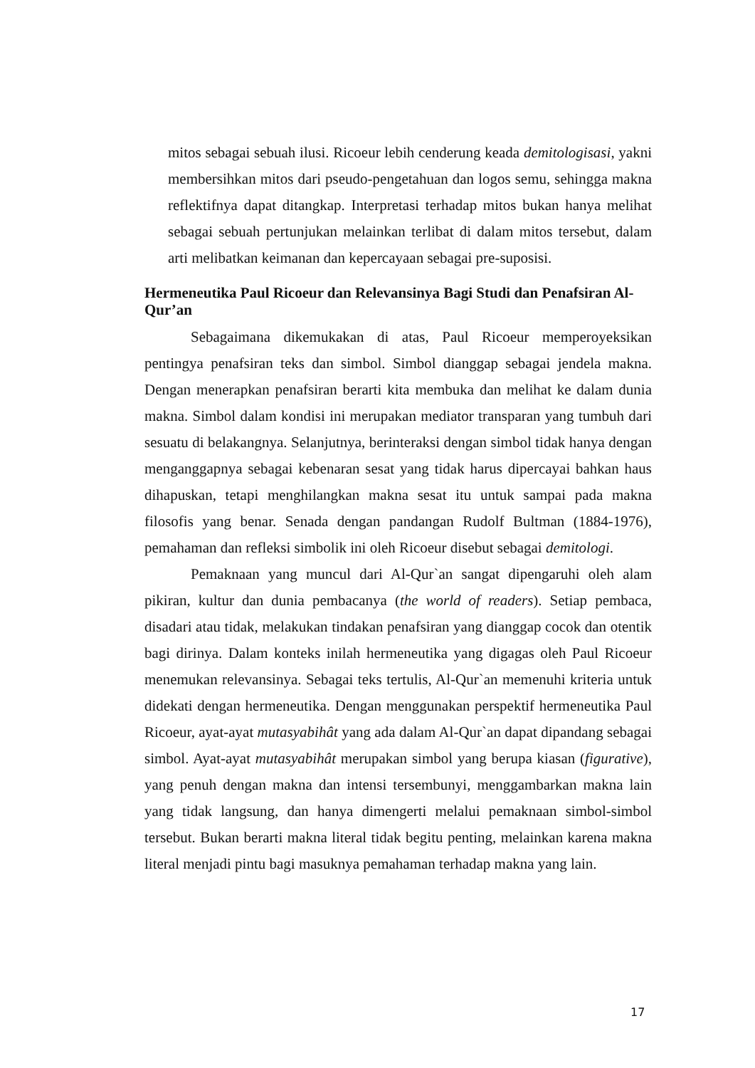mitos sebagai sebuah ilusi. Ricoeur lebih cenderung keada demitologisasi, yakni membersihkan mitos dari pseudo-pengetahuan dan logos semu, sehingga makna reflektifnya dapat ditangkap. Interpretasi terhadap mitos bukan hanya melihat sebagai sebuah pertunjukan melainkan terlibat di dalam mitos tersebut, dalam arti melibatkan keimanan dan kepercayaan sebagai pre-suposisi.
Hermeneutika Paul Ricoeur dan Relevansinya Bagi Studi dan Penafsiran Al-Qur’an
Sebagaimana dikemukakan di atas, Paul Ricoeur memperoyeksikan pentingya penafsiran teks dan simbol. Simbol dianggap sebagai jendela makna. Dengan menerapkan penafsiran berarti kita membuka dan melihat ke dalam dunia makna. Simbol dalam kondisi ini merupakan mediator transparan yang tumbuh dari sesuatu di belakangnya. Selanjutnya, berinteraksi dengan simbol tidak hanya dengan menganggapnya sebagai kebenaran sesat yang tidak harus dipercayai bahkan haus dihapuskan, tetapi menghilangkan makna sesat itu untuk sampai pada makna filosofis yang benar. Senada dengan pandangan Rudolf Bultman (1884-1976), pemahaman dan refleksi simbolik ini oleh Ricoeur disebut sebagai demitologi.
Pemaknaan yang muncul dari Al-Qur`an sangat dipengaruhi oleh alam pikiran, kultur dan dunia pembacanya (the world of readers). Setiap pembaca, disadari atau tidak, melakukan tindakan penafsiran yang dianggap cocok dan otentik bagi dirinya. Dalam konteks inilah hermeneutika yang digagas oleh Paul Ricoeur menemukan relevansinya. Sebagai teks tertulis, Al-Qur`an memenuhi kriteria untuk didekati dengan hermeneutika. Dengan menggunakan perspektif hermeneutika Paul Ricoeur, ayat-ayat mutasyabihât yang ada dalam Al-Qur`an dapat dipandang sebagai simbol. Ayat-ayat mutasyabihât merupakan simbol yang berupa kiasan (figurative), yang penuh dengan makna dan intensi tersembunyi, menggambarkan makna lain yang tidak langsung, dan hanya dimengerti melalui pemaknaan simbol-simbol tersebut. Bukan berarti makna literal tidak begitu penting, melainkan karena makna literal menjadi pintu bagi masuknya pemahaman terhadap makna yang lain.
17